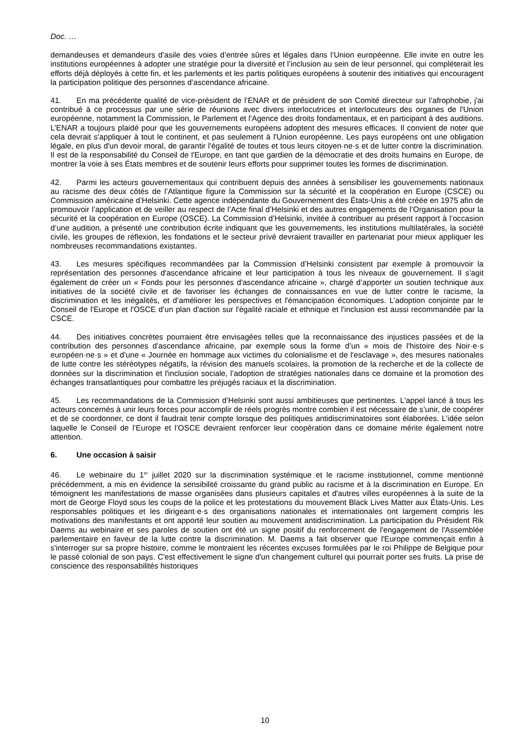Doc. …
demandeuses et demandeurs d’asile des voies d’entrée sûres et légales dans l’Union européenne. Elle invite en outre les institutions européennes à adopter une stratégie pour la diversité et l’inclusion au sein de leur personnel, qui compléterait les efforts déjà déployés à cette fin, et les parlements et les partis politiques européens à soutenir des initiatives qui encouragent la participation politique des personnes d’ascendance africaine.
41. En ma précédente qualité de vice-président de l’ENAR et de président de son Comité directeur sur l’afrophobie, j'ai contribué à ce processus par une série de réunions avec divers interlocutrices et interlocuteurs des organes de l'Union européenne, notamment la Commission, le Parlement et l'Agence des droits fondamentaux, et en participant à des auditions. L’ENAR a toujours plaidé pour que les gouvernements européens adoptent des mesures efficaces. Il convient de noter que cela devrait s'appliquer à tout le continent, et pas seulement à l'Union européenne. Les pays européens ont une obligation légale, en plus d'un devoir moral, de garantir l'égalité de toutes et tous leurs citoyen·ne·s et de lutter contre la discrimination. Il est de la responsabilité du Conseil de l'Europe, en tant que gardien de la démocratie et des droits humains en Europe, de montrer la voie à ses États membres et de soutenir leurs efforts pour supprimer toutes les formes de discrimination.
42. Parmi les acteurs gouvernementaux qui contribuent depuis des années à sensibiliser les gouvernements nationaux au racisme des deux côtés de l’Atlantique figure la Commission sur la sécurité et la coopération en Europe (CSCE) ou Commission américaine d’Helsinki. Cette agence indépendante du Gouvernement des États-Unis a été créée en 1975 afin de promouvoir l’application et de veiller au respect de l’Acte final d’Helsinki et des autres engagements de l’Organisation pour la sécurité et la coopération en Europe (OSCE). La Commission d’Helsinki, invitée à contribuer au présent rapport à l’occasion d’une audition, a présenté une contribution écrite indiquant que les gouvernements, les institutions multilatérales, la société civile, les groupes de réflexion, les fondations et le secteur privé devraient travailler en partenariat pour mieux appliquer les nombreuses recommandations existantes.
43. Les mesures spécifiques recommandées par la Commission d’Helsinki consistent par exemple à promouvoir la représentation des personnes d'ascendance africaine et leur participation à tous les niveaux de gouvernement. Il s’agit également de créer un « Fonds pour les personnes d'ascendance africaine », chargé d’apporter un soutien technique aux initiatives de la société civile et de favoriser les échanges de connaissances en vue de lutter contre le racisme, la discrimination et les inégalités, et d’améliorer les perspectives et l'émancipation économiques. L’adoption conjointe par le Conseil de l'Europe et l'OSCE d’un plan d'action sur l'égalité raciale et ethnique et l'inclusion est aussi recommandée par la CSCE.
44. Des initiatives concrètes pourraient être envisagées telles que la reconnaissance des injustices passées et de la contribution des personnes d'ascendance africaine, par exemple sous la forme d’un « mois de l'histoire des Noir·e·s européen·ne·s » et d’une « Journée en hommage aux victimes du colonialisme et de l'esclavage », des mesures nationales de lutte contre les stéréotypes négatifs, la révision des manuels scolaires, la promotion de la recherche et de la collecte de données sur la discrimination et l'inclusion sociale, l’adoption de stratégies nationales dans ce domaine et la promotion des échanges transatlantiques pour combattre les préjugés raciaux et la discrimination.
45. Les recommandations de la Commission d’Helsinki sont aussi ambitieuses que pertinentes. L'appel lancé à tous les acteurs concernés à unir leurs forces pour accomplir de réels progrès montre combien il est nécessaire de s’unir, de coopérer et de se coordonner, ce dont il faudrait tenir compte lorsque des politiques antidiscriminatoires sont élaborées. L’idée selon laquelle le Conseil de l’Europe et l’OSCE devraient renforcer leur coopération dans ce domaine mérite également notre attention.
6. Une occasion à saisir
46. Le webinaire du 1<sup>er</sup> juillet 2020 sur la discrimination systémique et le racisme institutionnel, comme mentionné précédemment, a mis en évidence la sensibilité croissante du grand public au racisme et à la discrimination en Europe. En témoignent les manifestations de masse organisées dans plusieurs capitales et d'autres villes européennes à la suite de la mort de George Floyd sous les coups de la police et les protestations du mouvement Black Lives Matter aux États-Unis. Les responsables politiques et les dirigeant·e·s des organisations nationales et internationales ont largement compris les motivations des manifestants et ont apporté leur soutien au mouvement antidiscrimination. La participation du Président Rik Daems au webinaire et ses paroles de soutien ont été un signe positif du renforcement de l'engagement de l'Assemblée parlementaire en faveur de la lutte contre la discrimination. M. Daems a fait observer que l'Europe commençait enfin à s'interroger sur sa propre histoire, comme le montraient les récentes excuses formulées par le roi Philippe de Belgique pour le passé colonial de son pays. C'est effectivement le signe d'un changement culturel qui pourrait porter ses fruits. La prise de conscience des responsabilités historiques
10